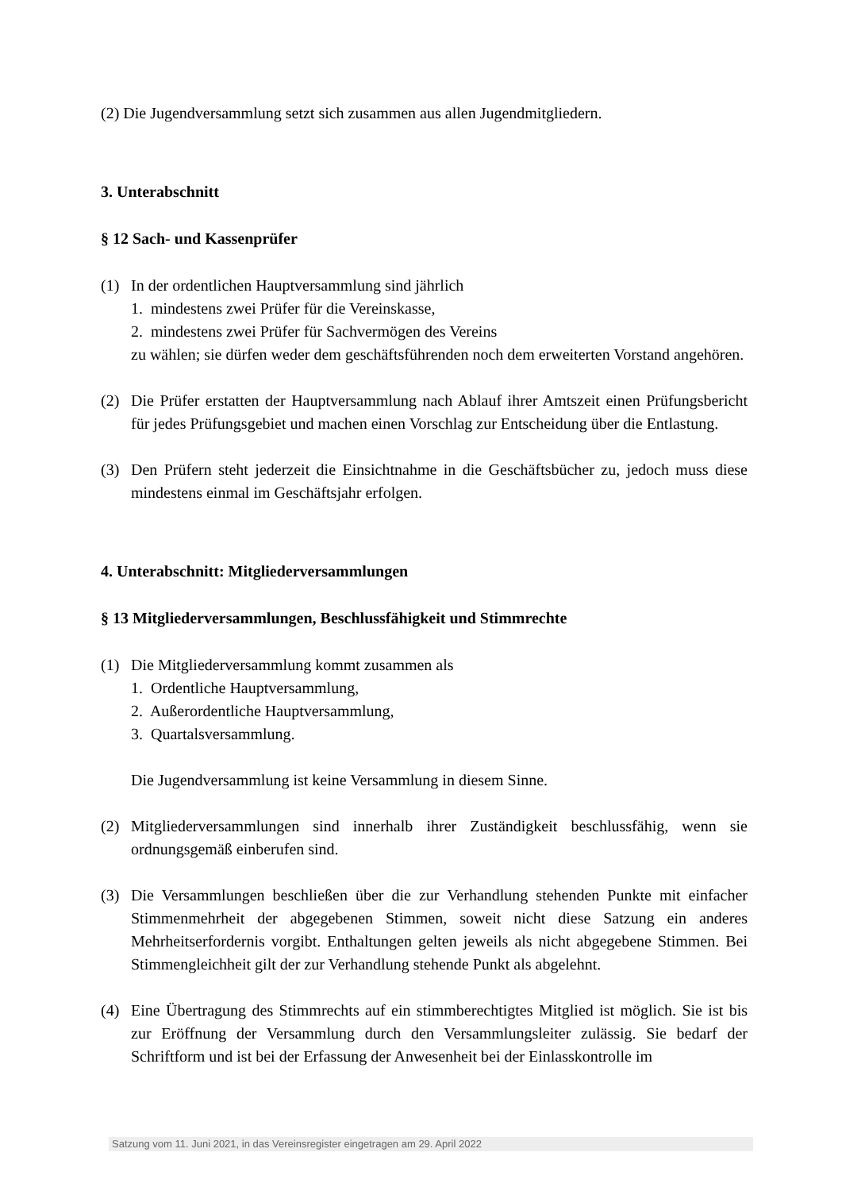(2) Die Jugendversammlung setzt sich zusammen aus allen Jugendmitgliedern.
3. Unterabschnitt
§ 12 Sach- und Kassenprüfer
(1) In der ordentlichen Hauptversammlung sind jährlich
1. mindestens zwei Prüfer für die Vereinskasse,
2. mindestens zwei Prüfer für Sachvermögen des Vereins
zu wählen; sie dürfen weder dem geschäftsführenden noch dem erweiterten Vorstand angehören.
(2) Die Prüfer erstatten der Hauptversammlung nach Ablauf ihrer Amtszeit einen Prüfungsbericht für jedes Prüfungsgebiet und machen einen Vorschlag zur Entscheidung über die Entlastung.
(3) Den Prüfern steht jederzeit die Einsichtnahme in die Geschäftsbücher zu, jedoch muss diese mindestens einmal im Geschäftsjahr erfolgen.
4. Unterabschnitt: Mitgliederversammlungen
§ 13 Mitgliederversammlungen, Beschlussfähigkeit und Stimmrechte
(1) Die Mitgliederversammlung kommt zusammen als
1. Ordentliche Hauptversammlung,
2. Außerordentliche Hauptversammlung,
3. Quartalsversammlung.
Die Jugendversammlung ist keine Versammlung in diesem Sinne.
(2) Mitgliederversammlungen sind innerhalb ihrer Zuständigkeit beschlussfähig, wenn sie ordnungsgemäß einberufen sind.
(3) Die Versammlungen beschließen über die zur Verhandlung stehenden Punkte mit einfacher Stimmenmehrheit der abgegebenen Stimmen, soweit nicht diese Satzung ein anderes Mehrheitserfordernis vorgibt. Enthaltungen gelten jeweils als nicht abgegebene Stimmen. Bei Stimmengleichheit gilt der zur Verhandlung stehende Punkt als abgelehnt.
(4) Eine Übertragung des Stimmrechts auf ein stimmberechtigtes Mitglied ist möglich. Sie ist bis zur Eröffnung der Versammlung durch den Versammlungsleiter zulässig. Sie bedarf der Schriftform und ist bei der Erfassung der Anwesenheit bei der Einlasskontrolle im
Satzung vom 11. Juni 2021, in das Vereinsregister eingetragen am 29. April 2022